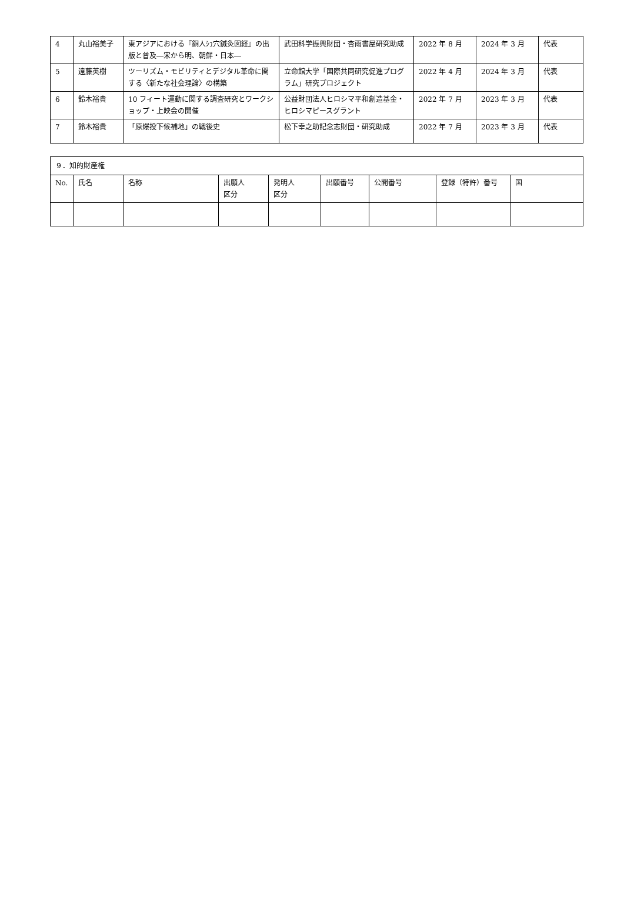| 4 | 丸山裕美子 | 東アジアにおける『銅人ｼｭ穴鍼灸図経』の出版と普及―宋から明、朝鮮・日本― | 武田科学振興財団・杏雨書屋研究助成 | 2022 年 8 月 | 2024 年 3 月 | 代表 |
| 5 | 遠藤英樹 | ツーリズム・モビリティとデジタル革命に関する〈新たな社会理論〉の構築 | 立命館大学「国際共同研究促進プログラム」研究プロジェクト | 2022 年 4 月 | 2024 年 3 月 | 代表 |
| 6 | 鈴木裕貴 | 10 フィート運動に関する調査研究とワークショップ・上映会の開催 | 公益財団法人ヒロシマ平和創造基金・ヒロシマピースグラント | 2022 年 7 月 | 2023 年 3 月 | 代表 |
| 7 | 鈴木裕貴 | 「原爆投下候補地」の戦後史 | 松下幸之助記念志財団・研究助成 | 2022 年 7 月 | 2023 年 3 月 | 代表 |
| ９．知的財産権 | | | | | | | | |
| No. | 氏名 | 名称 | 出願人 区分 | 発明人 区分 | 出願番号 | 公開番号 | 登録（特許）番号 | 国 |